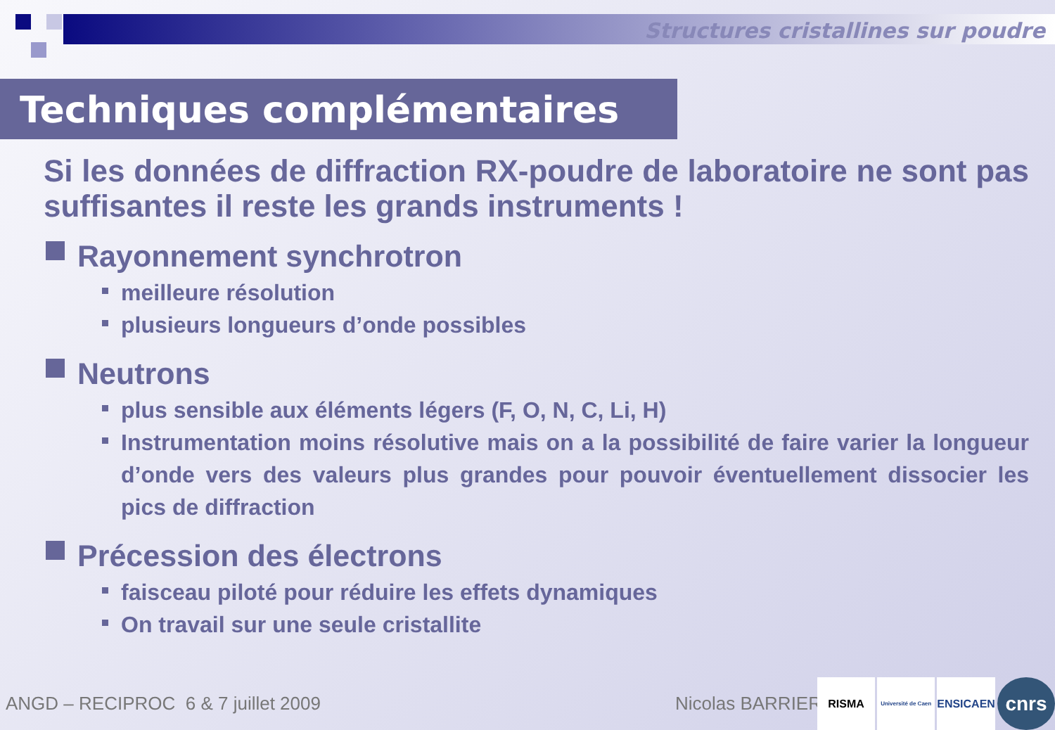Structures cristallines sur poudre
Techniques complémentaires
Si les données de diffraction RX-poudre de laboratoire ne sont pas suffisantes il reste les grands instruments !
Rayonnement synchrotron
meilleure résolution
plusieurs longueurs d’onde possibles
Neutrons
plus sensible aux éléments légers (F, O, N, C, Li, H)
Instrumentation moins résolutive mais on a la possibilité de faire varier la longueur d’onde vers des valeurs plus grandes pour pouvoir éventuellement dissocier les pics de diffraction
Précession des électrons
faisceau piloté pour réduire les effets dynamiques
On travail sur une seule cristallite
ANGD – RECIPROC 6 & 7 juillet 2009 Nicolas BARRIER
RISMA
Université de Caen
ENSICAEN
cnrs